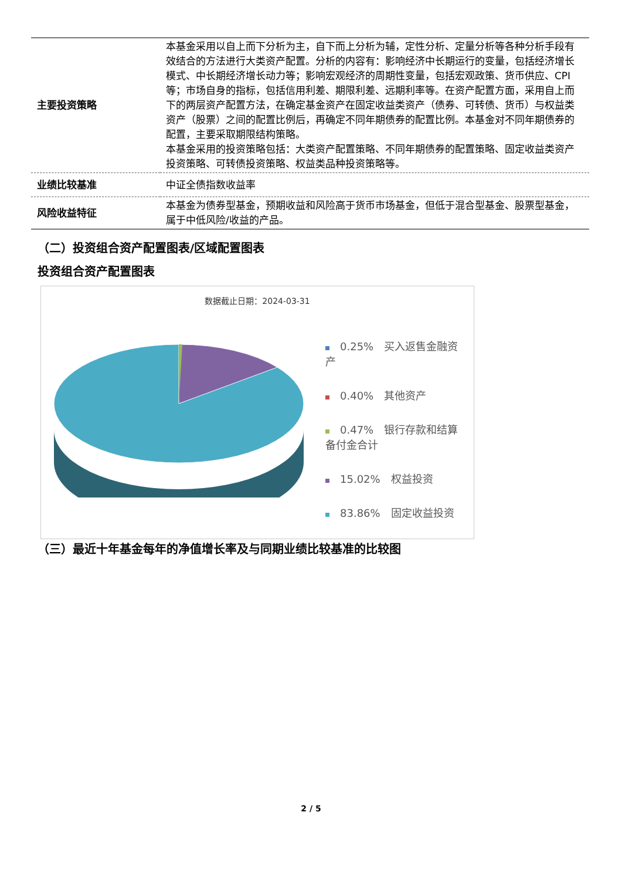| 主要投资策略 | 本基金采用以自上而下分析为主，自下而上分析为辅，定性分析、定量分析等各种分析手段有效结合的方法进行大类资产配置。分析的内容有：影响经济中长期运行的变量，包括经济增长模式、中长期经济增长动力等；影响宏观经济的周期性变量，包括宏观政策、货币供应、CPI等；市场自身的指标，包括信用利差、期限利差、远期利率等。在资产配置方面，采用自上而下的两层资产配置方法，在确定基金资产在固定收益类资产（债券、可转债、货币）与权益类资产（股票）之间的配置比例后，再确定不同年期债券的配置比例。本基金对不同年期债券的配置，主要采取期限结构策略。 本基金采用的投资策略包括：大类资产配置策略、不同年期债券的配置策略、固定收益类资产投资策略、可转债投资策略、权益类品种投资策略等。 |
| 业绩比较基准 | 中证全债指数收益率 |
| 风险收益特征 | 本基金为债券型基金，预期收益和风险高于货币市场基金，但低于混合型基金、股票型基金，属于中低风险/收益的产品。 |
（二）投资组合资产配置图表/区域配置图表
投资组合资产配置图表
数据截止日期：2024-03-31
0.25%　买入返售金融资产
0.40%　其他资产
0.47%　银行存款和结算备付金合计
15.02%　权益投资
83.86%　固定收益投资
（三）最近十年基金每年的净值增长率及与同期业绩比较基准的比较图
2 / 5